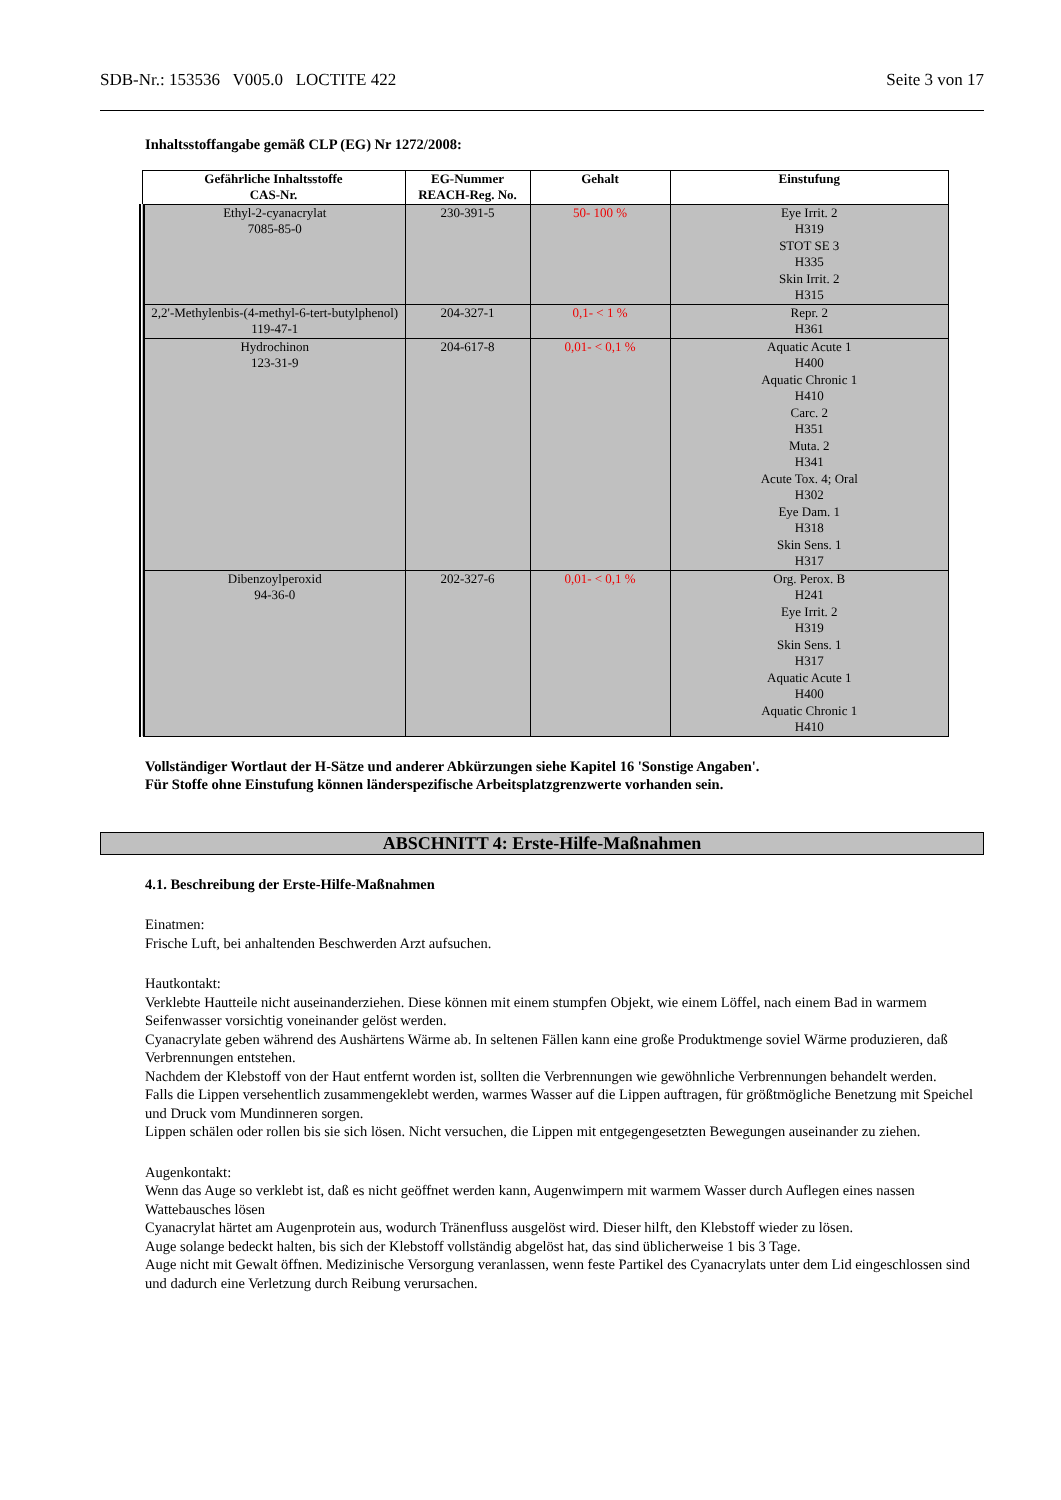SDB-Nr.: 153536 V005.0 LOCTITE 422 Seite 3 von 17
Inhaltsstoffangabe gemäß CLP (EG) Nr 1272/2008:
| Gefährliche Inhaltsstoffe CAS-Nr. | EG-Nummer REACH-Reg. No. | Gehalt | Einstufung |
| --- | --- | --- | --- |
| Ethyl-2-cyanacrylat 7085-85-0 | 230-391-5 | 50- 100 % | Eye Irrit. 2 H319 STOT SE 3 H335 Skin Irrit. 2 H315 |
| 2,2'-Methylenbis-(4-methyl-6-tert-butylphenol) 119-47-1 | 204-327-1 | 0,1- < 1 % | Repr. 2 H361 |
| Hydrochinon 123-31-9 | 204-617-8 | 0,01- < 0,1 % | Aquatic Acute 1 H400 Aquatic Chronic 1 H410 Carc. 2 H351 Muta. 2 H341 Acute Tox. 4; Oral H302 Eye Dam. 1 H318 Skin Sens. 1 H317 |
| Dibenzoylperoxid 94-36-0 | 202-327-6 | 0,01- < 0,1 % | Org. Perox. B H241 Eye Irrit. 2 H319 Skin Sens. 1 H317 Aquatic Acute 1 H400 Aquatic Chronic 1 H410 |
Vollständiger Wortlaut der H-Sätze und anderer Abkürzungen siehe Kapitel 16 'Sonstige Angaben'.
Für Stoffe ohne Einstufung können länderspezifische Arbeitsplatzgrenzwerte vorhanden sein.
ABSCHNITT 4: Erste-Hilfe-Maßnahmen
4.1. Beschreibung der Erste-Hilfe-Maßnahmen
Einatmen:
Frische Luft, bei anhaltenden Beschwerden Arzt aufsuchen.
Hautkontakt:
Verklebte Hautteile nicht auseinanderziehen. Diese können mit einem stumpfen Objekt, wie einem Löffel, nach einem Bad in warmem Seifenwasser vorsichtig voneinander gelöst werden.
Cyanacrylate geben während des Aushärtens Wärme ab. In seltenen Fällen kann eine große Produktmenge soviel Wärme produzieren, daß Verbrennungen entstehen.
Nachdem der Klebstoff von der Haut entfernt worden ist, sollten die Verbrennungen wie gewöhnliche Verbrennungen behandelt werden.
Falls die Lippen versehentlich zusammengeklebt werden, warmes Wasser auf die Lippen auftragen, für größtmögliche Benetzung mit Speichel und Druck vom Mundinneren sorgen.
Lippen schälen oder rollen bis sie sich lösen. Nicht versuchen, die Lippen mit entgegengesetzten Bewegungen auseinander zu ziehen.
Augenkontakt:
Wenn das Auge so verklebt ist, daß es nicht geöffnet werden kann, Augenwimpern mit warmem Wasser durch Auflegen eines nassen Wattebausches lösen
Cyanacrylat härtet am Augenprotein aus, wodurch Tränenfluss ausgelöst wird. Dieser hilft, den Klebstoff wieder zu lösen.
Auge solange bedeckt halten, bis sich der Klebstoff vollständig abgelöst hat, das sind üblicherweise 1 bis 3 Tage.
Auge nicht mit Gewalt öffnen. Medizinische Versorgung veranlassen, wenn feste Partikel des Cyanacrylats unter dem Lid eingeschlossen sind und dadurch eine Verletzung durch Reibung verursachen.